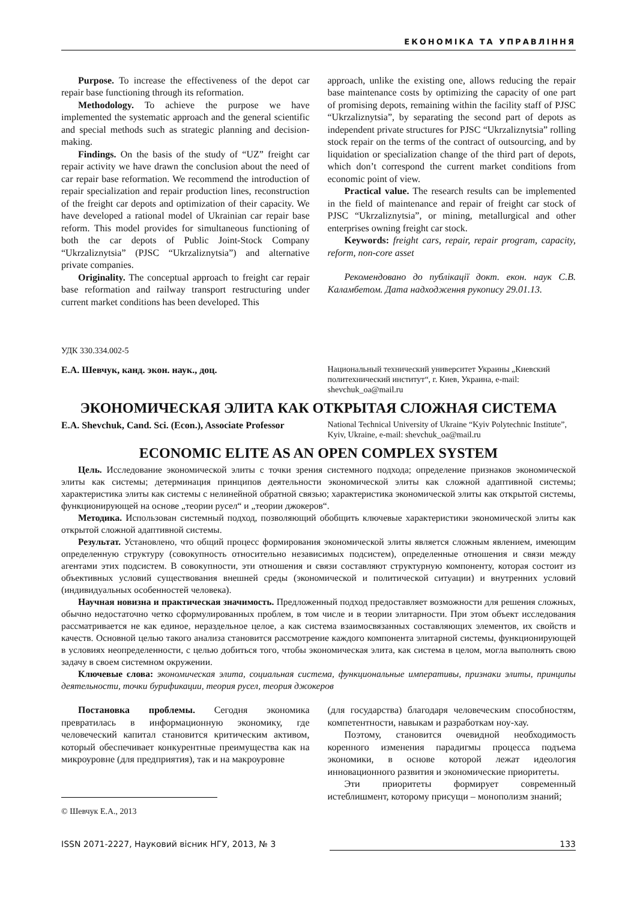ЕКОНОМІКА ТА УПРАВЛІННЯ
Purpose. To increase the effectiveness of the depot car repair base functioning through its reformation.
Methodology. To achieve the purpose we have implemented the systematic approach and the general scientific and special methods such as strategic planning and decision-making.
Findings. On the basis of the study of “UZ” freight car repair activity we have drawn the conclusion about the need of car repair base reformation. We recommend the introduction of repair specialization and repair production lines, reconstruction of the freight car depots and optimization of their capacity. We have developed a rational model of Ukrainian car repair base reform. This model provides for simultaneous functioning of both the car depots of Public Joint-Stock Company “Ukrzaliznytsia” (PJSC “Ukrzaliznytsia”) and alternative private companies.
Originality. The conceptual approach to freight car repair base reformation and railway transport restructuring under current market conditions has been developed. This
approach, unlike the existing one, allows reducing the repair base maintenance costs by optimizing the capacity of one part of promising depots, remaining within the facility staff of PJSC “Ukrzaliznytsia”, by separating the second part of depots as independent private structures for PJSC “Ukrzaliznytsia” rolling stock repair on the terms of the contract of outsourcing, and by liquidation or specialization change of the third part of depots, which don’t correspond the current market conditions from economic point of view.
Practical value. The research results can be implemented in the field of maintenance and repair of freight car stock of PJSC “Ukrzaliznytsia”, or mining, metallurgical and other enterprises owning freight car stock.
Keywords: freight cars, repair, repair program, capacity, reform, non-core asset
Рекомендовано до публікації докт. екон. наук С.В. Каламбетом. Дата надходження рукопису 29.01.13.
УДК 330.334.002-5
Е.А. Шевчук, канд. экон. наук., доц.
Национальный технический университет Украины „Киевский политехнический институт“, г. Киев, Украина, e-mail: shevchuk_oa@mail.ru
ЭКОНОМИЧЕСКАЯ ЭЛИТА КАК ОТКРЫТАЯ СЛОЖНАЯ СИСТЕМА
E.A. Shevchuk, Cand. Sci. (Econ.), Associate Professor
National Technical University of Ukraine “Kyiv Polytechnic Institute”, Kyiv, Ukraine, e-mail: shevchuk_oa@mail.ru
ECONOMIC ELITE AS AN OPEN COMPLEX SYSTEM
Цель. Исследование экономической элиты с точки зрения системного подхода; определение признаков экономической элиты как системы; детерминация принципов деятельности экономической элиты как сложной адаптивной системы; характеристика элиты как системы с нелинейной обратной связью; характеристика экономической элиты как открытой системы, функционирующей на основе „теории русел“ и „теории джокеров“.
Методика. Использован системный подход, позволяющий обобщить ключевые характеристики экономической элиты как открытой сложной адаптивной системы.
Результат. Установлено, что общий процесс формирования экономической элиты является сложным явлением, имеющим определенную структуру (совокупность относительно независимых подсистем), определенные отношения и связи между агентами этих подсистем. В совокупности, эти отношения и связи составляют структурную компоненту, которая состоит из объективных условий существования внешней среды (экономической и политической ситуации) и внутренних условий (индивидуальных особенностей человека).
Научная новизна и практическая значимость. Предложенный подход предоставляет возможности для решения сложных, обычно недостаточно четко сформулированных проблем, в том числе и в теории элитарности. При этом объект исследования рассматривается не как единое, нераздельное целое, а как система взаимосвязанных составляющих элементов, их свойств и качеств. Основной целью такого анализа становится рассмотрение каждого компонента элитарной системы, функционирующей в условиях неопределенности, с целью добиться того, чтобы экономическая элита, как система в целом, могла выполнять свою задачу в своем системном окружении.
Ключевые слова: экономическая элита, социальная система, функциональные императивы, признаки элиты, принципы деятельности, точки бурификации, теория русел, теория джокеров
Постановка проблемы. Сегодня экономика превратилась в информационную экономику, где человеческий капитал становится критическим активом, который обеспечивает конкурентные преимущества как на микроуровне (для предприятия), так и на макроуровне
© Шевчук Е.А., 2013
(для государства) благодаря человеческим способностям, компетентности, навыкам и разработкам ноу-хау.
Поэтому, становится очевидной необходимость коренного изменения парадигмы процесса подъема экономики, в основе которой лежат идеология инновационного развития и экономические приоритеты.
Эти приоритеты формирует современный истеблишмент, которому присущи – монополизм знаний;
ISSN 2071-2227, Науковий вісник НГУ, 2013, № 3 133